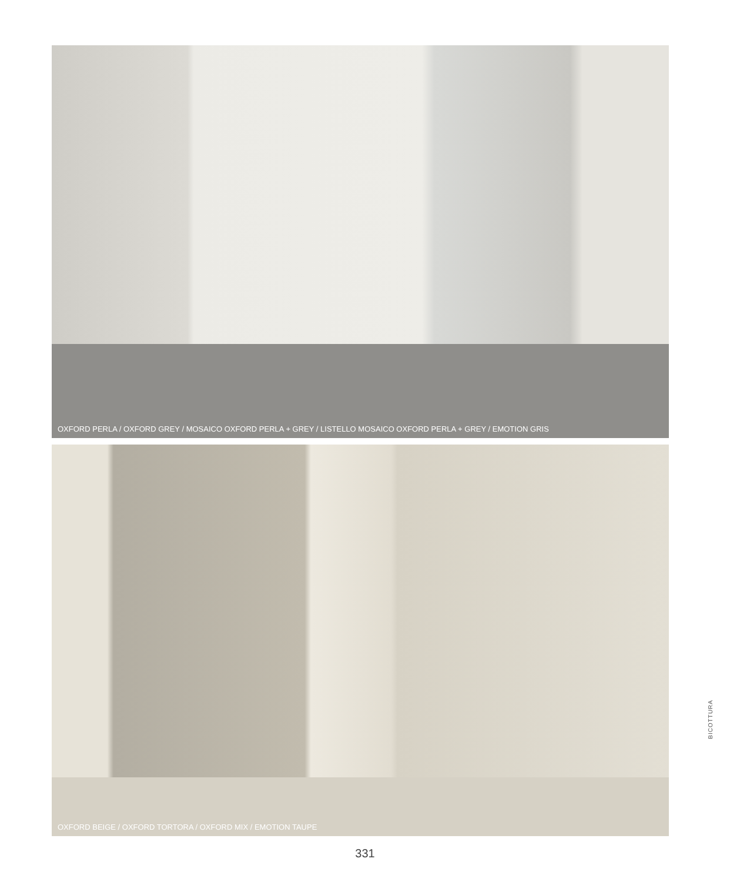OXFORD PERLA / OXFORD GREY / MOSAICO OXFORD PERLA + GREY / LISTELLO MOSAICO OXFORD PERLA + GREY / EMOTION GRIS
OXFORD BEIGE / OXFORD TORTORA / OXFORD MIX / EMOTION TAUPE
BICOTTURA
331